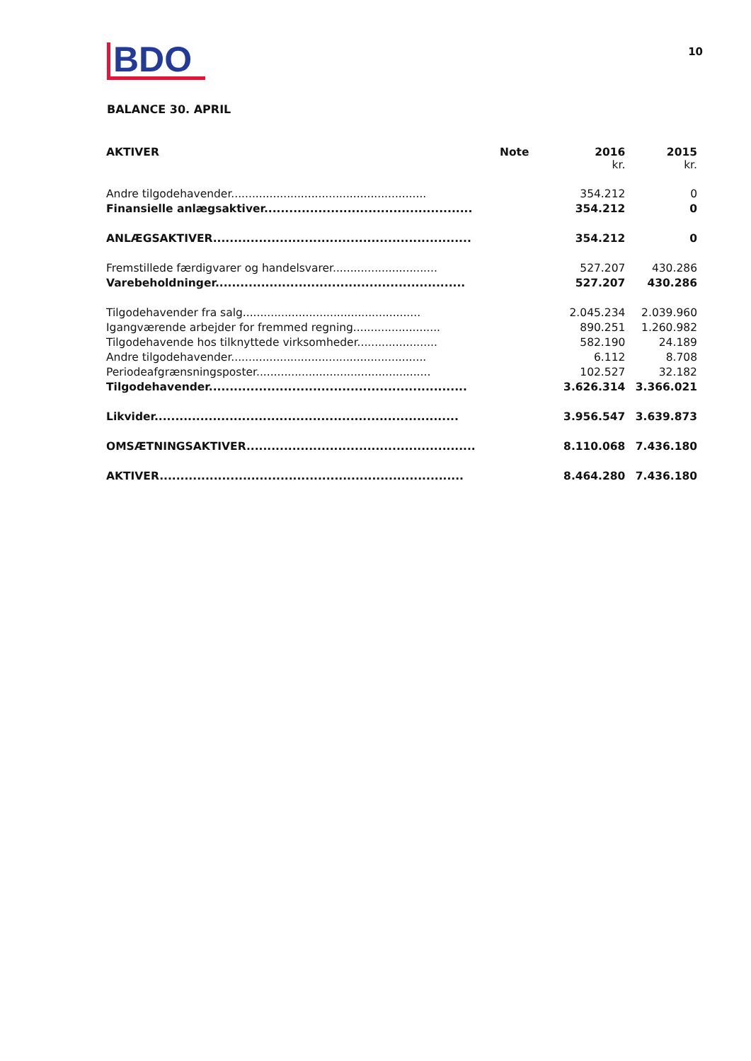BDO
10
BALANCE 30. APRIL
| AKTIVER | Note | 2016 kr. | 2015 kr. |
| --- | --- | --- | --- |
| Andre tilgodehavender........................................................ | | 354.212 | 0 |
| Finansielle anlægsaktiver.................................................. | | 354.212 | 0 |
| ANLÆGSAKTIVER.............................................................. | | 354.212 | 0 |
| Fremstillede færdigvarer og handelsvarer.............................. | | 527.207 | 430.286 |
| Varebeholdninger............................................................ | | 527.207 | 430.286 |
| Tilgodehavender fra salg................................................... | | 2.045.234 | 2.039.960 |
| Igangværende arbejder for fremmed regning......................... | | 890.251 | 1.260.982 |
| Tilgodehavende hos tilknyttede virksomheder....................... | | 582.190 | 24.189 |
| Andre tilgodehavender........................................................ | | 6.112 | 8.708 |
| Periodeafgrænsningsposter.................................................. | | 102.527 | 32.182 |
| Tilgodehavender.............................................................. | | 3.626.314 | 3.366.021 |
| Likvider......................................................................... | | 3.956.547 | 3.639.873 |
| OMSÆTNINGSAKTIVER....................................................... | | 8.110.068 | 7.436.180 |
| AKTIVER......................................................................... | | 8.464.280 | 7.436.180 |